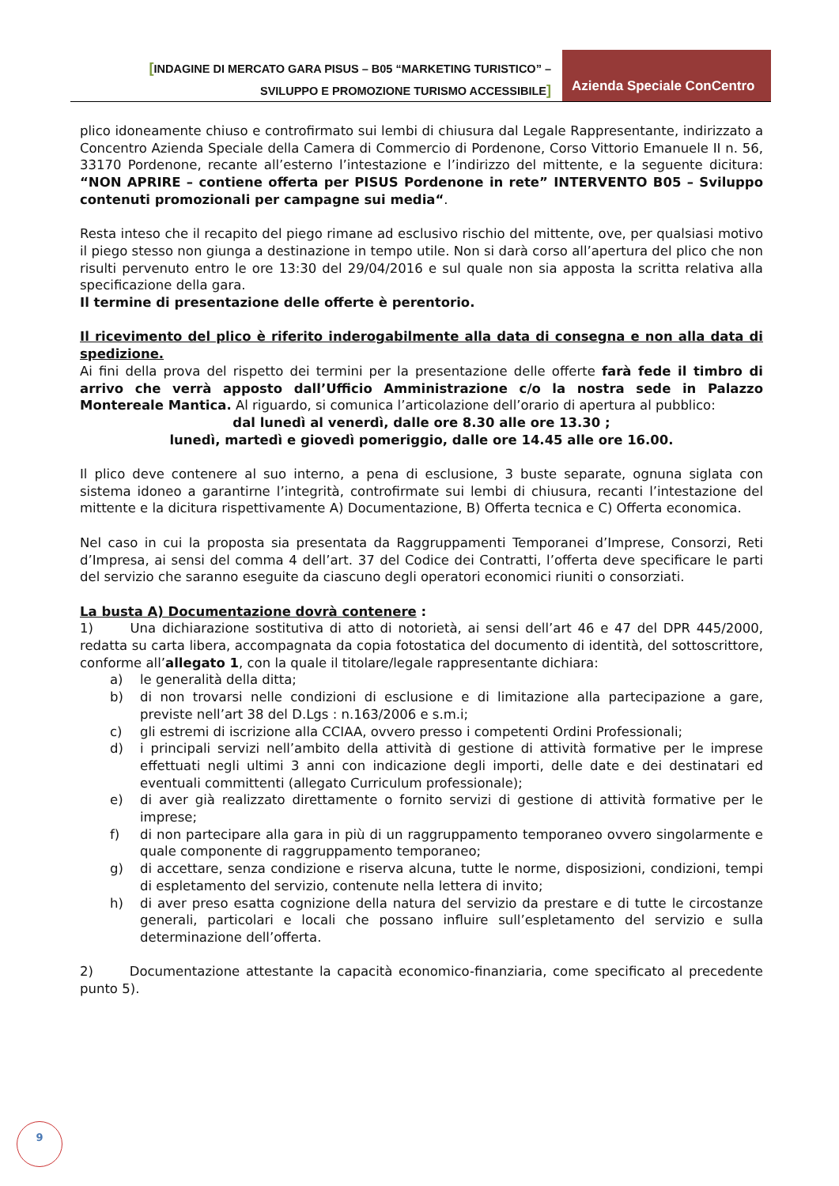[INDAGINE DI MERCATO GARA PISUS – B05 “MARKETING TURISTICO” –
SVILUPPO E PROMOZIONE TURISMO ACCESSIBILE]
Azienda Speciale ConCentro
plico idoneamente chiuso e controfirmato sui lembi di chiusura dal Legale Rappresentante, indirizzato a Concentro Azienda Speciale della Camera di Commercio di Pordenone, Corso Vittorio Emanuele II n. 56, 33170 Pordenone, recante all’esterno l’intestazione e l’indirizzo del mittente, e la seguente dicitura: “NON APRIRE – contiene offerta per PISUS Pordenone in rete” INTERVENTO B05 – Sviluppo contenuti promozionali per campagne sui media“.
Resta inteso che il recapito del piego rimane ad esclusivo rischio del mittente, ove, per qualsiasi motivo il piego stesso non giunga a destinazione in tempo utile. Non si darà corso all’apertura del plico che non risulti pervenuto entro le ore 13:30 del 29/04/2016 e sul quale non sia apposta la scritta relativa alla specificazione della gara.
Il termine di presentazione delle offerte è perentorio.
Il ricevimento del plico è riferito inderogabilmente alla data di consegna e non alla data di spedizione.
Ai fini della prova del rispetto dei termini per la presentazione delle offerte farà fede il timbro di arrivo che verrà apposto dall’Ufficio Amministrazione c/o la nostra sede in Palazzo Montereale Mantica. Al riguardo, si comunica l’articolazione dell’orario di apertura al pubblico:
dal lunedì al venerdì, dalle ore 8.30 alle ore 13.30 ;
lunedì, martedì e giovedì pomeriggio, dalle ore 14.45 alle ore 16.00.
Il plico deve contenere al suo interno, a pena di esclusione, 3 buste separate, ognuna siglata con sistema idoneo a garantirne l’integrità, controfirmate sui lembi di chiusura, recanti l’intestazione del mittente e la dicitura rispettivamente A) Documentazione, B) Offerta tecnica e C) Offerta economica.
Nel caso in cui la proposta sia presentata da Raggruppamenti Temporanei d’Imprese, Consorzi, Reti d’Impresa, ai sensi del comma 4 dell’art. 37 del Codice dei Contratti, l’offerta deve specificare le parti del servizio che saranno eseguite da ciascuno degli operatori economici riuniti o consorziati.
La busta A) Documentazione dovrà contenere :
1) Una dichiarazione sostitutiva di atto di notorietà, ai sensi dell’art 46 e 47 del DPR 445/2000, redatta su carta libera, accompagnata da copia fotostatica del documento di identità, del sottoscrittore, conforme all’allegato 1, con la quale il titolare/legale rappresentante dichiara:
a) le generalità della ditta;
b) di non trovarsi nelle condizioni di esclusione e di limitazione alla partecipazione a gare, previste nell’art 38 del D.Lgs : n.163/2006 e s.m.i;
c) gli estremi di iscrizione alla CCIAA, ovvero presso i competenti Ordini Professionali;
d) i principali servizi nell’ambito della attività di gestione di attività formative per le imprese effettuati negli ultimi 3 anni con indicazione degli importi, delle date e dei destinatari ed eventuali committenti (allegato Curriculum professionale);
e) di aver già realizzato direttamente o fornito servizi di gestione di attività formative per le imprese;
f) di non partecipare alla gara in più di un raggruppamento temporaneo ovvero singolarmente e quale componente di raggruppamento temporaneo;
g) di accettare, senza condizione e riserva alcuna, tutte le norme, disposizioni, condizioni, tempi di espletamento del servizio, contenute nella lettera di invito;
h) di aver preso esatta cognizione della natura del servizio da prestare e di tutte le circostanze generali, particolari e locali che possano influire sull’espletamento del servizio e sulla determinazione dell’offerta.
2) Documentazione attestante la capacità economico-finanziaria, come specificato al precedente punto 5).
9